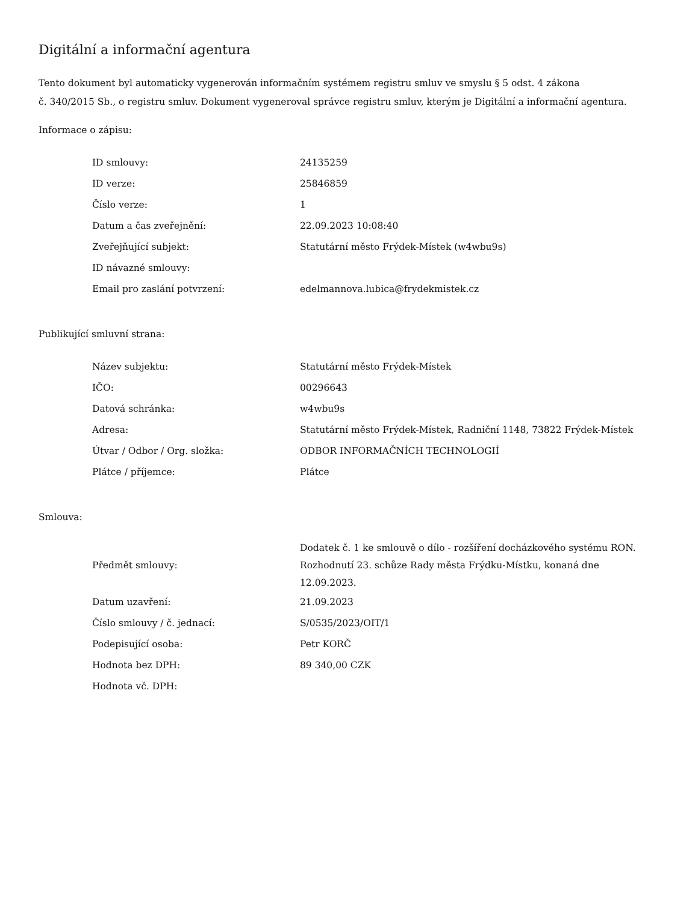Digitální a informační agentura
Tento dokument byl automaticky vygenerován informačním systémem registru smluv ve smyslu § 5 odst. 4 zákona
č. 340/2015 Sb., o registru smluv. Dokument vygeneroval správce registru smluv, kterým je Digitální a informační agentura.
Informace o zápisu:
| ID smlouvy: | 24135259 |
| ID verze: | 25846859 |
| Číslo verze: | 1 |
| Datum a čas zveřejnění: | 22.09.2023 10:08:40 |
| Zveřejňující subjekt: | Statutární město Frýdek-Místek (w4wbu9s) |
| ID návazné smlouvy: | |
| Email pro zaslání potvrzení: | edelmannova.lubica@frydekmistek.cz |
Publikující smluvní strana:
| Název subjektu: | Statutární město Frýdek-Místek |
| IČO: | 00296643 |
| Datová schránka: | w4wbu9s |
| Adresa: | Statutární město Frýdek-Místek, Radniční 1148, 73822 Frýdek-Místek |
| Útvar / Odbor / Org. složka: | ODBOR INFORMAČNÍCH TECHNOLOGIÍ |
| Plátce / příjemce: | Plátce |
Smlouva:
| Předmět smlouvy: | Dodatek č. 1 ke smlouvě o dílo - rozšíření docházkového systému RON. Rozhodnutí 23. schůze Rady města Frýdku-Místku, konaná dne 12.09.2023. |
| Datum uzavření: | 21.09.2023 |
| Číslo smlouvy / č. jednací: | S/0535/2023/OIT/1 |
| Podepisující osoba: | Petr KORČ |
| Hodnota bez DPH: | 89 340,00 CZK |
| Hodnota vč. DPH: | |